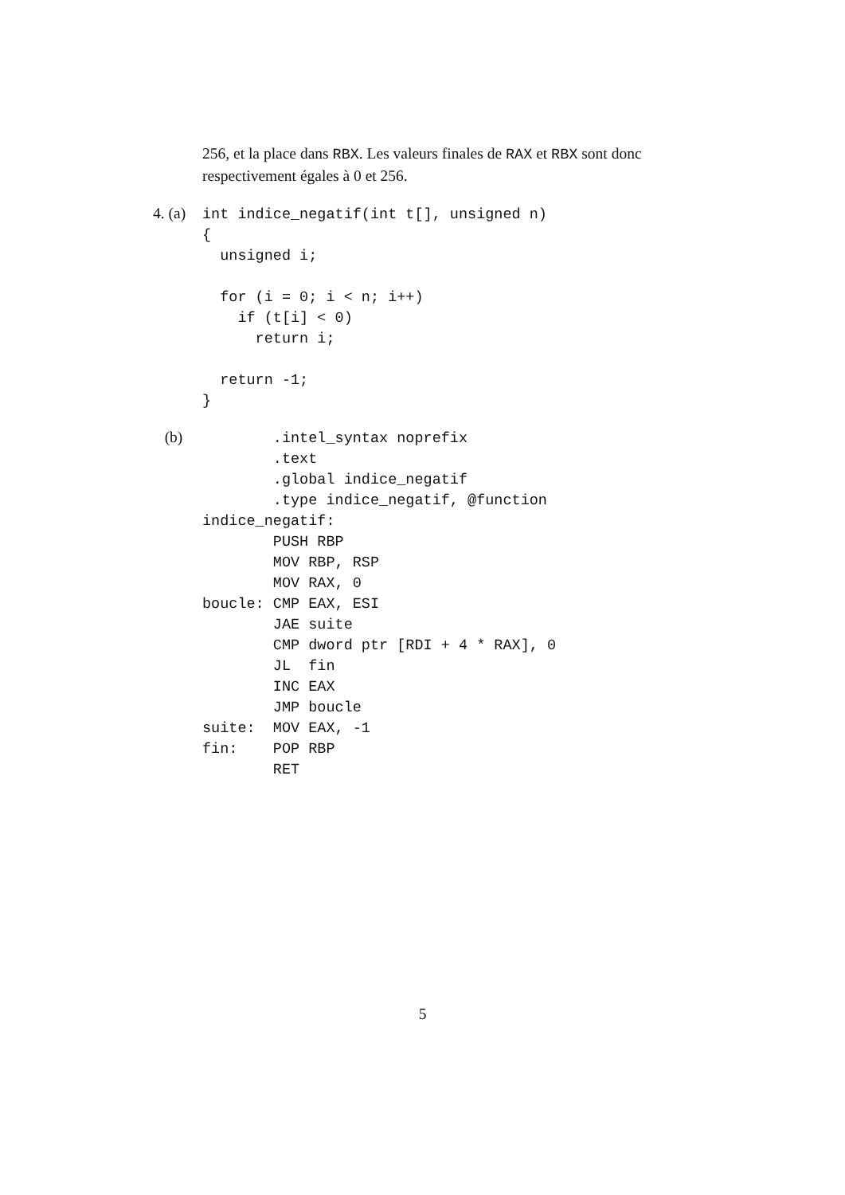256, et la place dans RBX. Les valeurs finales de RAX et RBX sont donc respectivement égales à 0 et 256.
4. (a)
int indice_negatif(int t[], unsigned n)
{
  unsigned i;

  for (i = 0; i < n; i++)
    if (t[i] < 0)
      return i;

  return -1;
}
(b)
        .intel_syntax noprefix
        .text
        .global indice_negatif
        .type indice_negatif, @function
indice_negatif:
        PUSH RBP
        MOV RBP, RSP
        MOV RAX, 0
boucle: CMP EAX, ESI
        JAE suite
        CMP dword ptr [RDI + 4 * RAX], 0
        JL  fin
        INC EAX
        JMP boucle
suite:  MOV EAX, -1
fin:    POP RBP
        RET
5